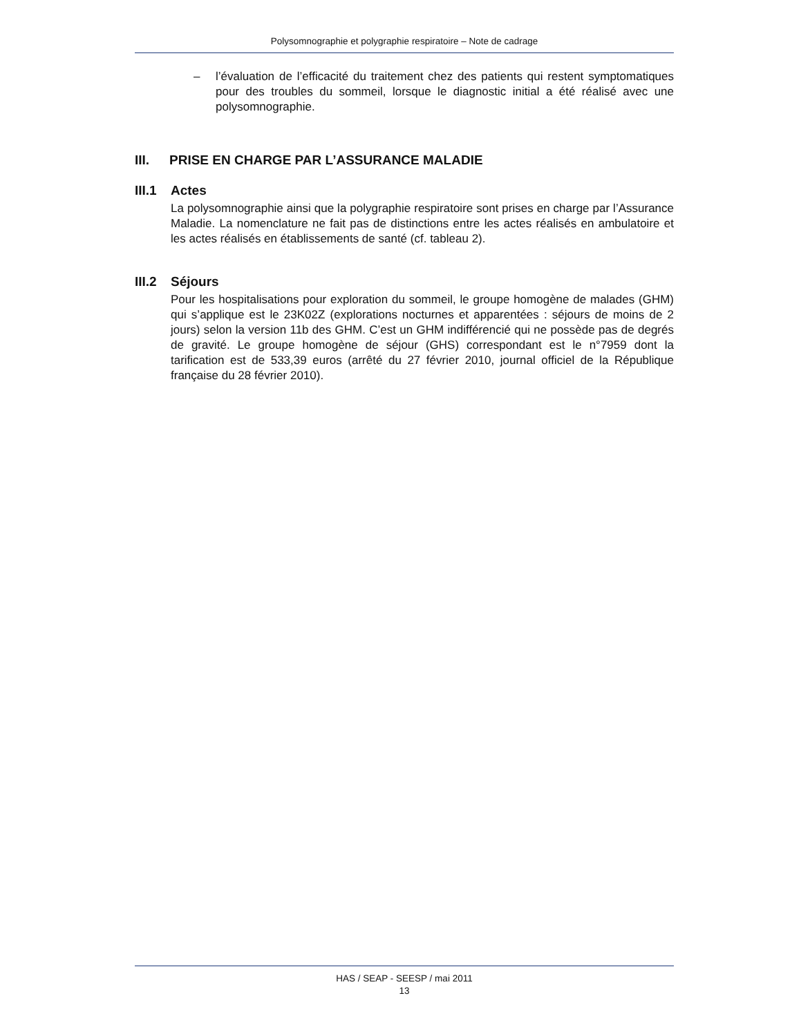Polysomnographie et polygraphie respiratoire – Note de cadrage
– l’évaluation de l’efficacité du traitement chez des patients qui restent symptomatiques pour des troubles du sommeil, lorsque le diagnostic initial a été réalisé avec une polysomnographie.
III. PRISE EN CHARGE PAR L’ASSURANCE MALADIE
III.1 Actes
La polysomnographie ainsi que la polygraphie respiratoire sont prises en charge par l’Assurance Maladie. La nomenclature ne fait pas de distinctions entre les actes réalisés en ambulatoire et les actes réalisés en établissements de santé (cf. tableau 2).
III.2 Séjours
Pour les hospitalisations pour exploration du sommeil, le groupe homogène de malades (GHM) qui s’applique est le 23K02Z (explorations nocturnes et apparentées : séjours de moins de 2 jours) selon la version 11b des GHM. C’est un GHM indifférencié qui ne possède pas de degrés de gravité. Le groupe homogène de séjour (GHS) correspondant est le n°7959 dont la tarification est de 533,39 euros (arrêté du 27 février 2010, journal officiel de la République française du 28 février 2010).
HAS / SEAP - SEESP / mai 2011
13